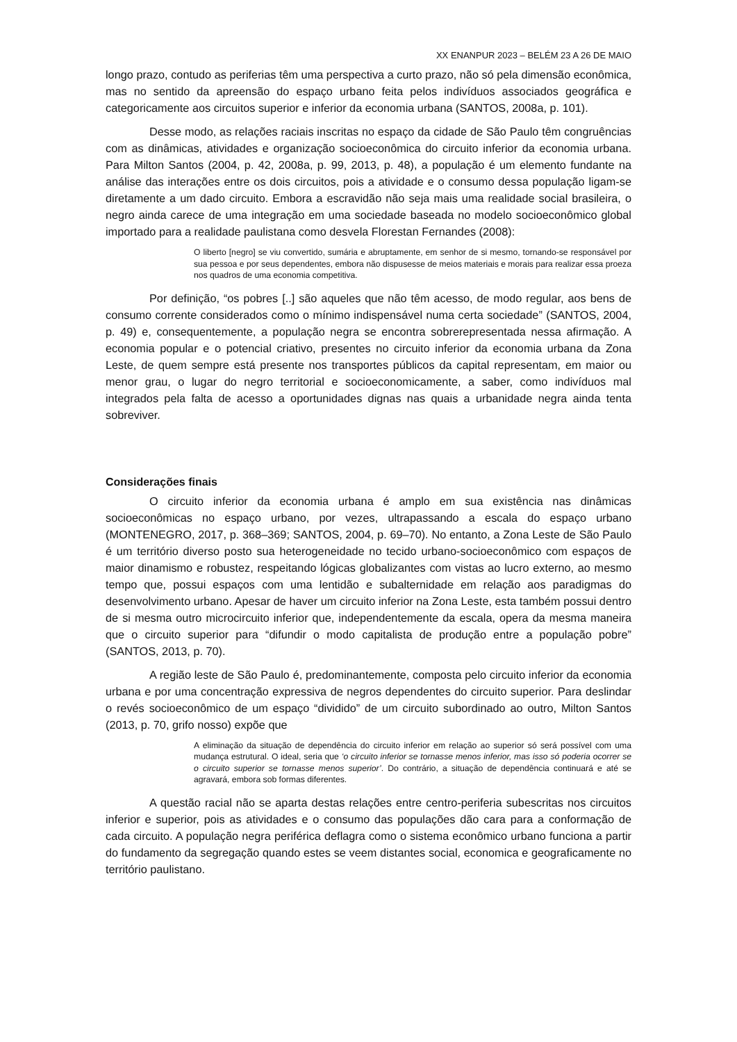XX ENANPUR 2023 – BELÉM 23 A 26 DE MAIO
longo prazo, contudo as periferias têm uma perspectiva a curto prazo, não só pela dimensão econômica, mas no sentido da apreensão do espaço urbano feita pelos indivíduos associados geográfica e categoricamente aos circuitos superior e inferior da economia urbana (SANTOS, 2008a, p. 101).
Desse modo, as relações raciais inscritas no espaço da cidade de São Paulo têm congruências com as dinâmicas, atividades e organização socioeconômica do circuito inferior da economia urbana. Para Milton Santos (2004, p. 42, 2008a, p. 99, 2013, p. 48), a população é um elemento fundante na análise das interações entre os dois circuitos, pois a atividade e o consumo dessa população ligam-se diretamente a um dado circuito. Embora a escravidão não seja mais uma realidade social brasileira, o negro ainda carece de uma integração em uma sociedade baseada no modelo socioeconômico global importado para a realidade paulistana como desvela Florestan Fernandes (2008):
O liberto [negro] se viu convertido, sumária e abruptamente, em senhor de si mesmo, tornando-se responsável por sua pessoa e por seus dependentes, embora não dispusesse de meios materiais e morais para realizar essa proeza nos quadros de uma economia competitiva.
Por definição, “os pobres [..] são aqueles que não têm acesso, de modo regular, aos bens de consumo corrente considerados como o mínimo indispensável numa certa sociedade” (SANTOS, 2004, p. 49) e, consequentemente, a população negra se encontra sobrerepresentada nessa afirmação. A economia popular e o potencial criativo, presentes no circuito inferior da economia urbana da Zona Leste, de quem sempre está presente nos transportes públicos da capital representam, em maior ou menor grau, o lugar do negro territorial e socioeconomicamente, a saber, como indivíduos mal integrados pela falta de acesso a oportunidades dignas nas quais a urbanidade negra ainda tenta sobreviver.
Considerações finais
O circuito inferior da economia urbana é amplo em sua existência nas dinâmicas socioeconômicas no espaço urbano, por vezes, ultrapassando a escala do espaço urbano (MONTENEGRO, 2017, p. 368–369; SANTOS, 2004, p. 69–70). No entanto, a Zona Leste de São Paulo é um território diverso posto sua heterogeneidade no tecido urbano-socioeconômico com espaços de maior dinamismo e robustez, respeitando lógicas globalizantes com vistas ao lucro externo, ao mesmo tempo que, possui espaços com uma lentidão e subalternidade em relação aos paradigmas do desenvolvimento urbano. Apesar de haver um circuito inferior na Zona Leste, esta também possui dentro de si mesma outro microcircuito inferior que, independentemente da escala, opera da mesma maneira que o circuito superior para “difundir o modo capitalista de produção entre a população pobre” (SANTOS, 2013, p. 70).
A região leste de São Paulo é, predominantemente, composta pelo circuito inferior da economia urbana e por uma concentração expressiva de negros dependentes do circuito superior. Para deslindar o revés socioeconômico de um espaço “dividido” de um circuito subordinado ao outro, Milton Santos (2013, p. 70, grifo nosso) expõe que
A eliminação da situação de dependência do circuito inferior em relação ao superior só será possível com uma mudança estrutural. O ideal, seria que ‘o circuito inferior se tornasse menos inferior, mas isso só poderia ocorrer se o circuito superior se tornasse menos superior’. Do contrário, a situação de dependência continuará e até se agravará, embora sob formas diferentes.
A questão racial não se aparta destas relações entre centro-periferia subescritas nos circuitos inferior e superior, pois as atividades e o consumo das populações dão cara para a conformação de cada circuito. A população negra periférica deflagra como o sistema econômico urbano funciona a partir do fundamento da segregação quando estes se veem distantes social, economica e geograficamente no território paulistano.